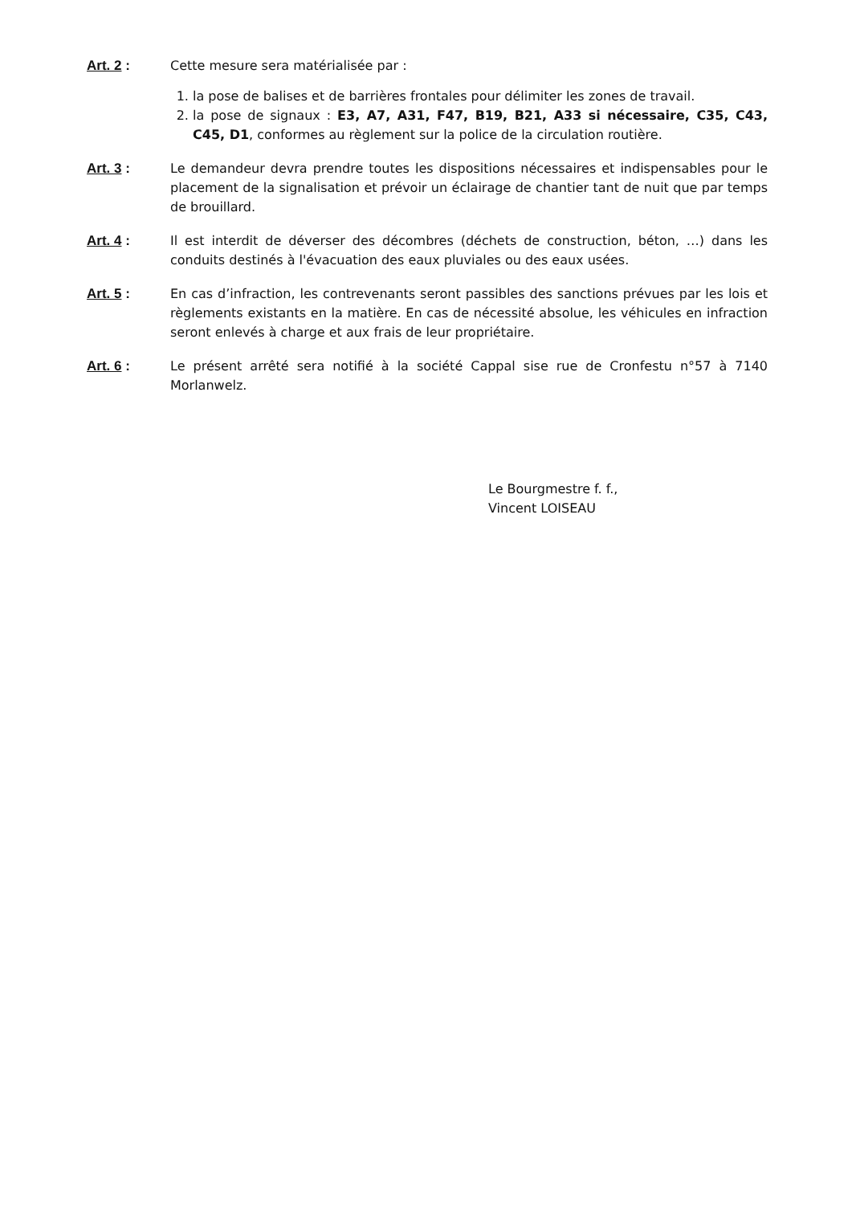Art. 2 : Cette mesure sera matérialisée par :
1. la pose de balises et de barrières frontales pour délimiter les zones de travail.
2. la pose de signaux : E3, A7, A31, F47, B19, B21, A33 si nécessaire, C35, C43, C45, D1, conformes au règlement sur la police de la circulation routière.
Art. 3 : Le demandeur devra prendre toutes les dispositions nécessaires et indispensables pour le placement de la signalisation et prévoir un éclairage de chantier tant de nuit que par temps de brouillard.
Art. 4 : Il est interdit de déverser des décombres (déchets de construction, béton, …) dans les conduits destinés à l'évacuation des eaux pluviales ou des eaux usées.
Art. 5 : En cas d’infraction, les contrevenants seront passibles des sanctions prévues par les lois et règlements existants en la matière. En cas de nécessité absolue, les véhicules en infraction seront enlevés à charge et aux frais de leur propriétaire.
Art. 6 : Le présent arrêté sera notifié à la société Cappal sise rue de Cronfestu n°57 à 7140 Morlanwelz.
Le Bourgmestre f. f.,
Vincent LOISEAU